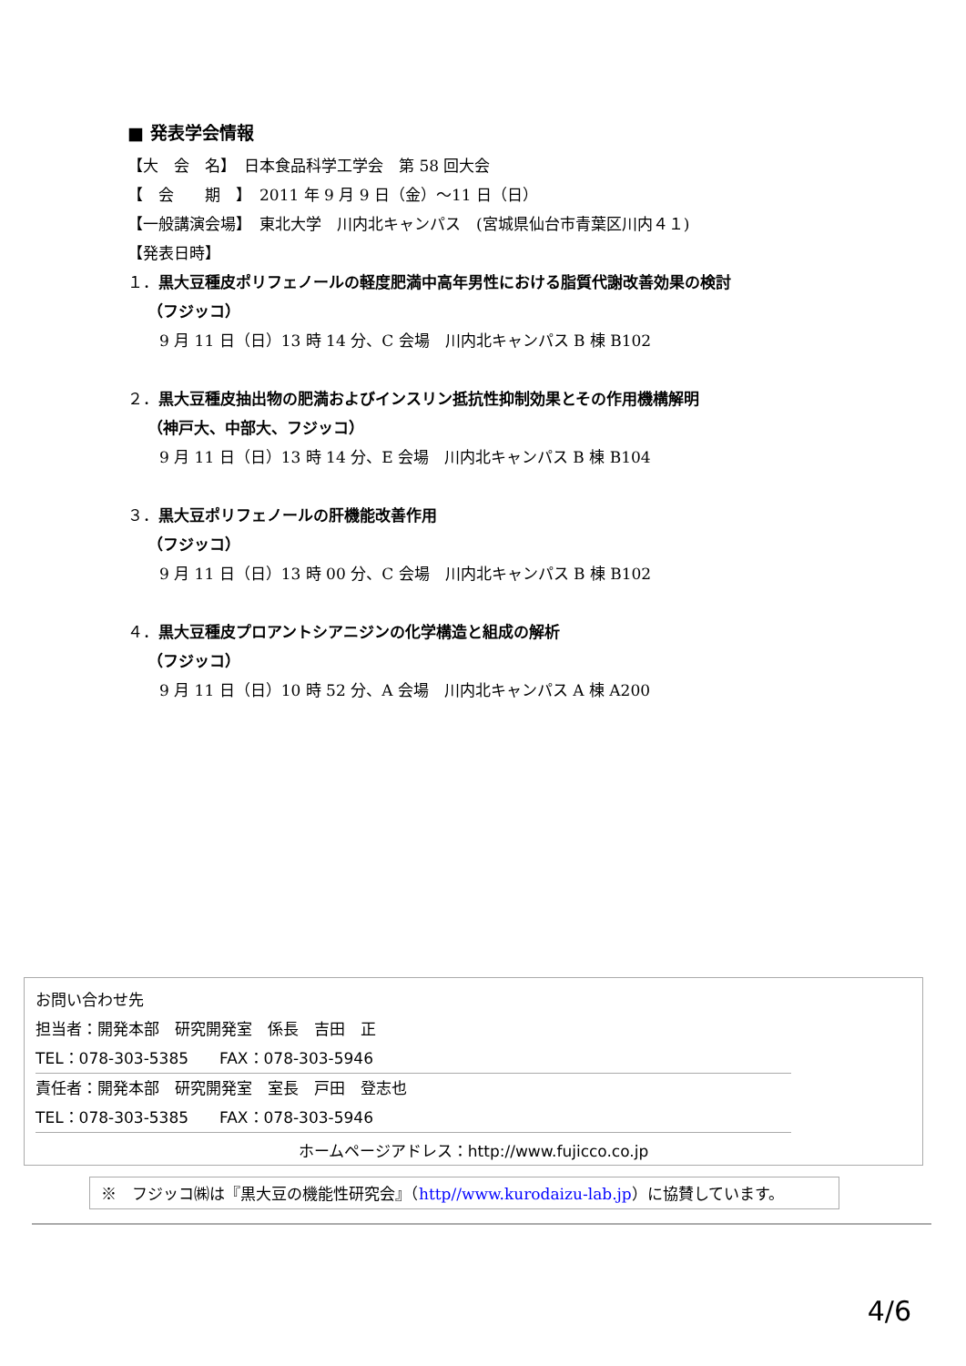■ 発表学会情報
【大　会　名】　日本食品科学工学会　第 58 回大会
【　会　　期　】　2011 年 9 月 9 日（金）～11 日（日）
【一般講演会場】　東北大学　川内北キャンパス　(宮城県仙台市青葉区川内４１)
【発表日時】
１．黒大豆種皮ポリフェノールの軽度肥満中高年男性における脂質代謝改善効果の検討
（フジッコ）
9 月 11 日（日）13 時 14 分、C 会場　川内北キャンパス B 棟 B102
２．黒大豆種皮抽出物の肥満およびインスリン抵抗性抑制効果とその作用機構解明
（神戸大、中部大、フジッコ）
9 月 11 日（日）13 時 14 分、E 会場　川内北キャンパス B 棟 B104
３．黒大豆ポリフェノールの肝機能改善作用
（フジッコ）
9 月 11 日（日）13 時 00 分、C 会場　川内北キャンパス B 棟 B102
４．黒大豆種皮プロアントシアニジンの化学構造と組成の解析
（フジッコ）
9 月 11 日（日）10 時 52 分、A 会場　川内北キャンパス A 棟 A200
お問い合わせ先
担当者：開発本部　研究開発室　係長　吉田　正
TEL：078-303-5385　　FAX：078-303-5946
責任者：開発本部　研究開発室　室長　戸田　登志也
TEL：078-303-5385　　FAX：078-303-5946
ホームページアドレス：http://www.fujicco.co.jp
※　フジッコ㈱は『黒大豆の機能性研究会』（http//www.kurodaizu-lab.jp）に協賛しています。
4/6